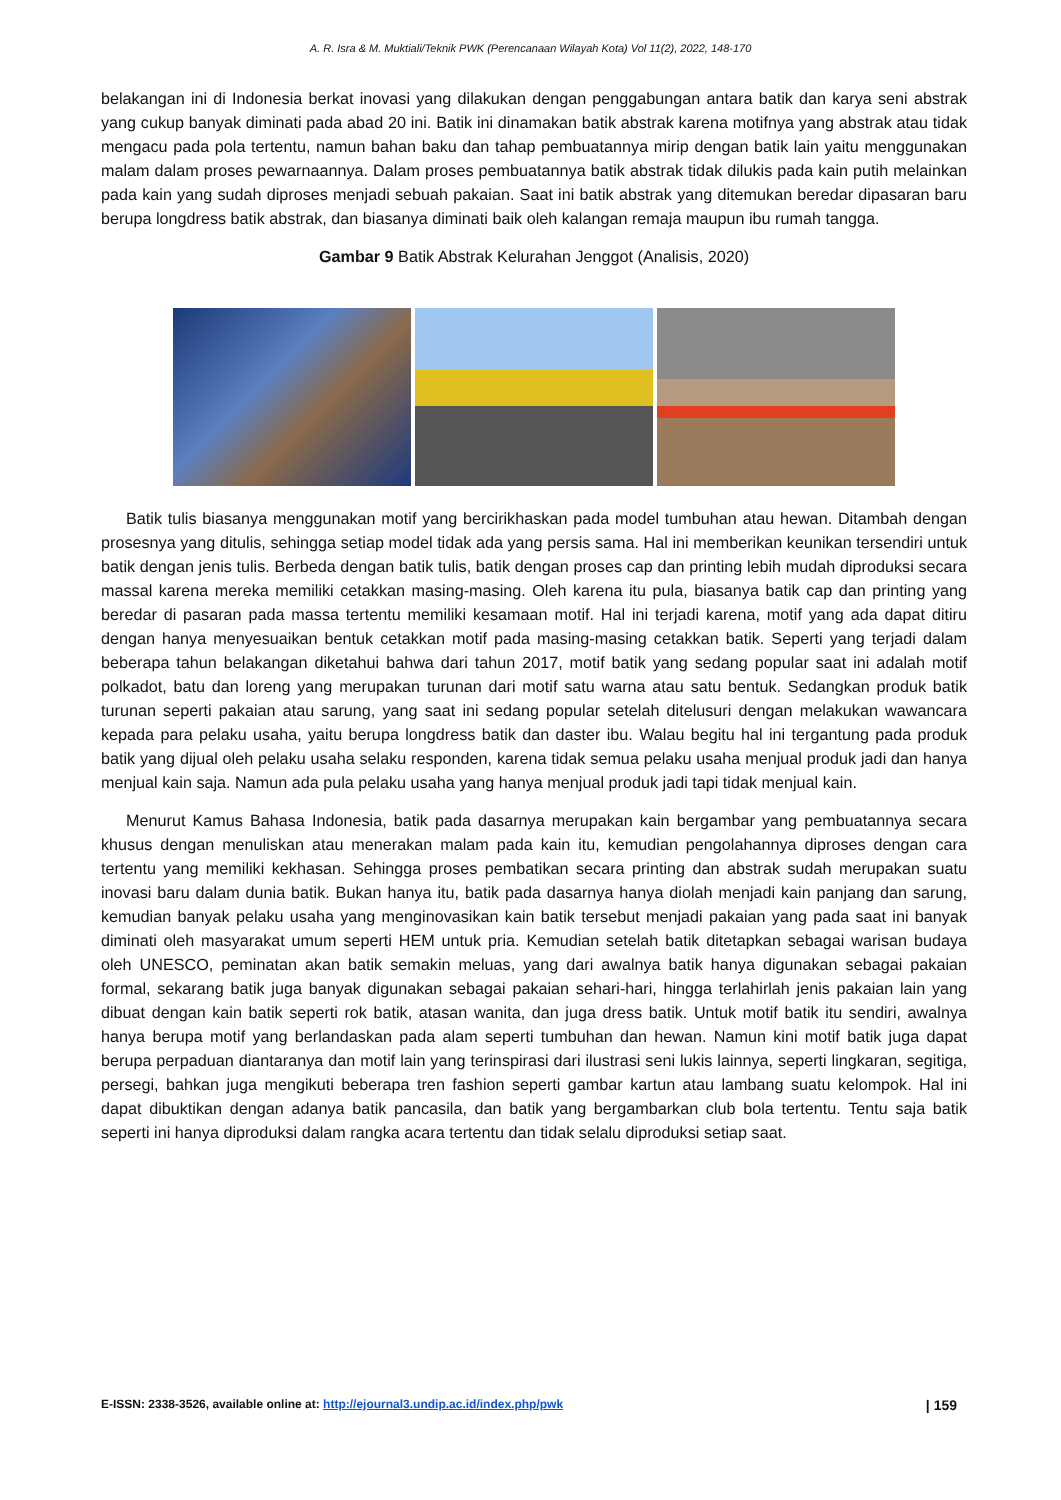A. R. Isra & M. Muktiali/Teknik PWK (Perencanaan Wilayah Kota) Vol 11(2), 2022, 148-170
belakangan ini di Indonesia berkat inovasi yang dilakukan dengan penggabungan antara batik dan karya seni abstrak yang cukup banyak diminati pada abad 20 ini. Batik ini dinamakan batik abstrak karena motifnya yang abstrak atau tidak mengacu pada pola tertentu, namun bahan baku dan tahap pembuatannya mirip dengan batik lain yaitu menggunakan malam dalam proses pewarnaannya. Dalam proses pembuatannya batik abstrak tidak dilukis pada kain putih melainkan pada kain yang sudah diproses menjadi sebuah pakaian. Saat ini batik abstrak yang ditemukan beredar dipasaran baru berupa longdress batik abstrak, dan biasanya diminati baik oleh kalangan remaja maupun ibu rumah tangga.
Gambar 9 Batik Abstrak Kelurahan Jenggot (Analisis, 2020)
Batik tulis biasanya menggunakan motif yang bercirikhaskan pada model tumbuhan atau hewan. Ditambah dengan prosesnya yang ditulis, sehingga setiap model tidak ada yang persis sama. Hal ini memberikan keunikan tersendiri untuk batik dengan jenis tulis. Berbeda dengan batik tulis, batik dengan proses cap dan printing lebih mudah diproduksi secara massal karena mereka memiliki cetakkan masing-masing. Oleh karena itu pula, biasanya batik cap dan printing yang beredar di pasaran pada massa tertentu memiliki kesamaan motif. Hal ini terjadi karena, motif yang ada dapat ditiru dengan hanya menyesuaikan bentuk cetakkan motif pada masing-masing cetakkan batik. Seperti yang terjadi dalam beberapa tahun belakangan diketahui bahwa dari tahun 2017, motif batik yang sedang popular saat ini adalah motif polkadot, batu dan loreng yang merupakan turunan dari motif satu warna atau satu bentuk. Sedangkan produk batik turunan seperti pakaian atau sarung, yang saat ini sedang popular setelah ditelusuri dengan melakukan wawancara kepada para pelaku usaha, yaitu berupa longdress batik dan daster ibu. Walau begitu hal ini tergantung pada produk batik yang dijual oleh pelaku usaha selaku responden, karena tidak semua pelaku usaha menjual produk jadi dan hanya menjual kain saja. Namun ada pula pelaku usaha yang hanya menjual produk jadi tapi tidak menjual kain.
Menurut Kamus Bahasa Indonesia, batik pada dasarnya merupakan kain bergambar yang pembuatannya secara khusus dengan menuliskan atau menerakan malam pada kain itu, kemudian pengolahannya diproses dengan cara tertentu yang memiliki kekhasan. Sehingga proses pembatikan secara printing dan abstrak sudah merupakan suatu inovasi baru dalam dunia batik. Bukan hanya itu, batik pada dasarnya hanya diolah menjadi kain panjang dan sarung, kemudian banyak pelaku usaha yang menginovasikan kain batik tersebut menjadi pakaian yang pada saat ini banyak diminati oleh masyarakat umum seperti HEM untuk pria. Kemudian setelah batik ditetapkan sebagai warisan budaya oleh UNESCO, peminatan akan batik semakin meluas, yang dari awalnya batik hanya digunakan sebagai pakaian formal, sekarang batik juga banyak digunakan sebagai pakaian sehari-hari, hingga terlahirlah jenis pakaian lain yang dibuat dengan kain batik seperti rok batik, atasan wanita, dan juga dress batik. Untuk motif batik itu sendiri, awalnya hanya berupa motif yang berlandaskan pada alam seperti tumbuhan dan hewan. Namun kini motif batik juga dapat berupa perpaduan diantaranya dan motif lain yang terinspirasi dari ilustrasi seni lukis lainnya, seperti lingkaran, segitiga, persegi, bahkan juga mengikuti beberapa tren fashion seperti gambar kartun atau lambang suatu kelompok. Hal ini dapat dibuktikan dengan adanya batik pancasila, dan batik yang bergambarkan club bola tertentu. Tentu saja batik seperti ini hanya diproduksi dalam rangka acara tertentu dan tidak selalu diproduksi setiap saat.
E-ISSN: 2338-3526, available online at: http://ejournal3.undip.ac.id/index.php/pwk | 159